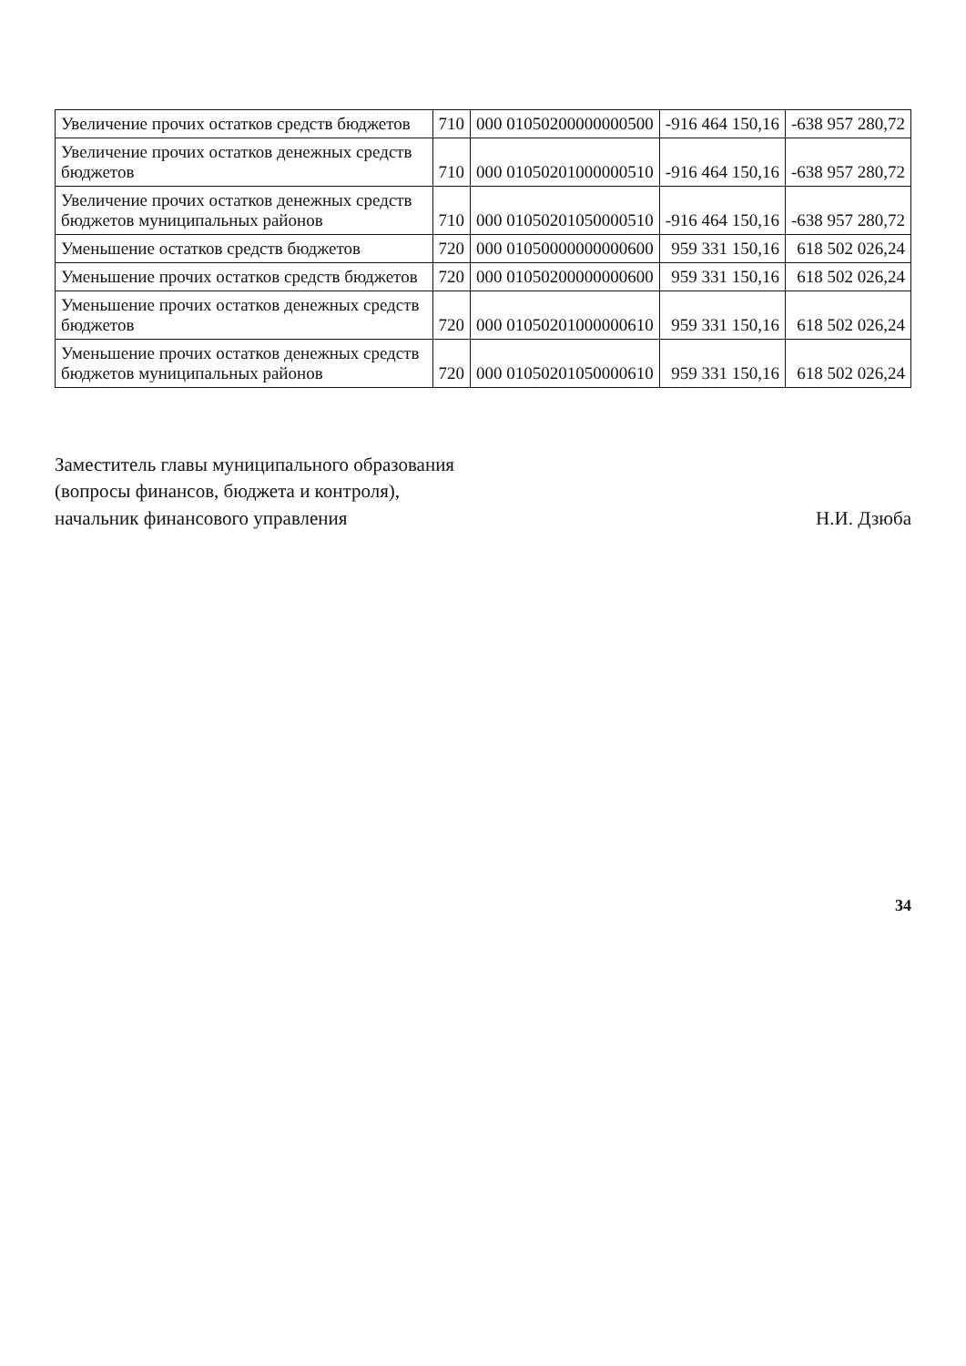| Увеличение прочих остатков средств бюджетов | 710 | 000 01050200000000500 | -916 464 150,16 | -638 957 280,72 |
| Увеличение прочих остатков денежных средств бюджетов | 710 | 000 01050201000000510 | -916 464 150,16 | -638 957 280,72 |
| Увеличение прочих остатков денежных средств бюджетов муниципальных районов | 710 | 000 01050201050000510 | -916 464 150,16 | -638 957 280,72 |
| Уменьшение остатков средств бюджетов | 720 | 000 01050000000000600 | 959 331 150,16 | 618 502 026,24 |
| Уменьшение прочих остатков средств бюджетов | 720 | 000 01050200000000600 | 959 331 150,16 | 618 502 026,24 |
| Уменьшение прочих остатков денежных средств бюджетов | 720 | 000 01050201000000610 | 959 331 150,16 | 618 502 026,24 |
| Уменьшение прочих остатков денежных средств бюджетов муниципальных районов | 720 | 000 01050201050000610 | 959 331 150,16 | 618 502 026,24 |
Заместитель главы муниципального образования
(вопросы финансов, бюджета и контроля),
начальник финансового управления
Н.И. Дзюба
34